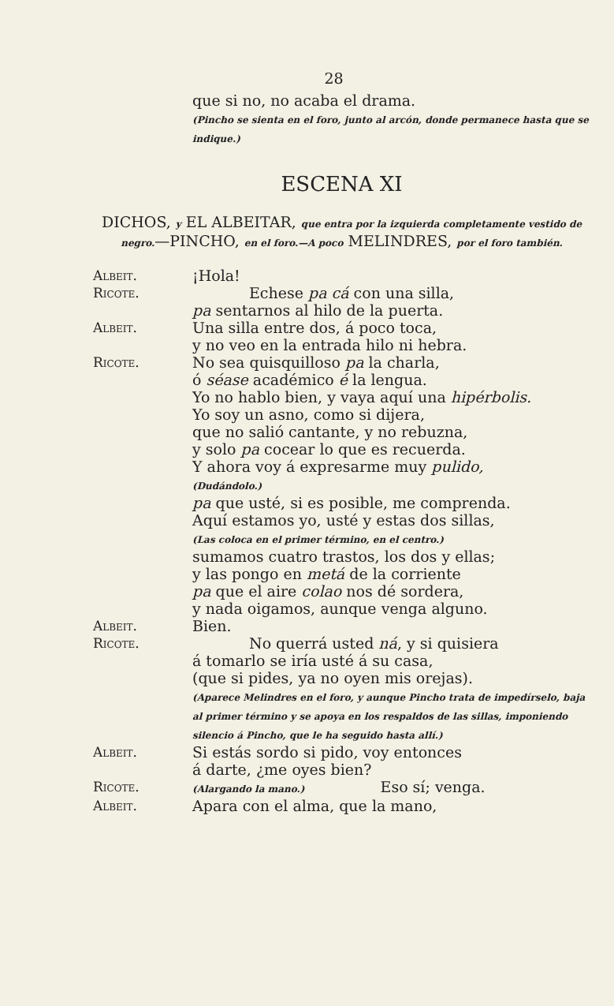28
que si no, no acaba el drama.
(Pincho se sienta en el foro, junto al arcón, donde permanece hasta que se indique.)
ESCENA XI
DICHOS, y EL ALBEITAR, que entra por la izquierda completamente vestido de negro.—PINCHO, en el foro.—A poco MELINDRES, por el foro también.
Albeit. ¡Hola!
Ricote. Echese pa cá con una silla,
pa sentarnos al hilo de la puerta.
Albeit. Una silla entre dos, á poco toca,
y no veo en la entrada hilo ni hebra.
Ricote. No sea quisquilloso pa la charla,
ó séase académico é la lengua.
Yo no hablo bien, y vaya aquí una hipérbolis.
Yo soy un asno, como si dijera,
que no salió cantante, y no rebuzna,
y solo pa cocear lo que es recuerda.
Y ahora voy á expresarme muy pulido,
(Dudándolo.)
pa que usté, si es posible, me comprenda.
Aquí estamos yo, usté y estas dos sillas,
(Las coloca en el primer término, en el centro.)
sumamos cuatro trastos, los dos y ellas;
y las pongo en metá de la corriente
pa que el aire colao nos dé sordera,
y nada oigamos, aunque venga alguno.
Albeit. Bien.
Ricote. No querrá usted ná, y si quisiera
á tomarlo se iría usté á su casa,
(que si pides, ya no oyen mis orejas).
(Aparece Melindres en el foro, y aunque Pincho trata de impedírselo, baja al primer término y se apoya en los respaldos de las sillas, imponiendo silencio á Pincho, que le ha seguido hasta allí.)
Albeit. Si estás sordo si pido, voy entonces
á darte, ¿me oyes bien?
Ricote.
(Alargando la mano.) Eso sí; venga.
Albeit. Apara con el alma, que la mano,